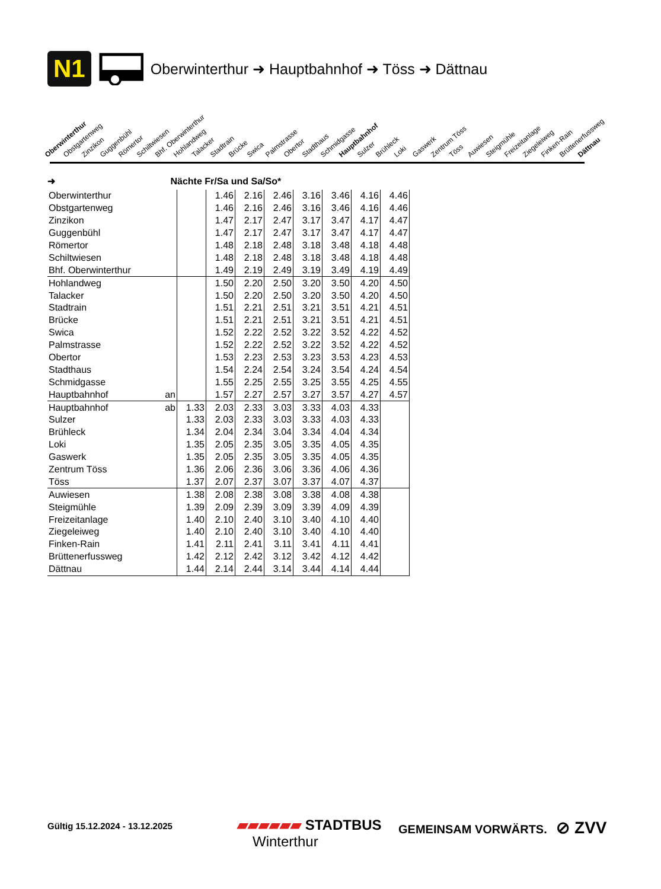N1 Oberwinterthur ➜ Hauptbahnhof ➜ Töss ➜ Dättnau
Oberwinterthur Obstgartenweg Zinzikon Guggenbühl Römertor Schiltwiesen Bhf. Oberwinterthur Hohlandweg Talacker Stadtrain Brücke Swica Palmstrasse Obertor Stadthaus Schmidgasse Hauptbahnhof Sulzer Brühleck Loki Gaswerk Zentrum Töss Töss Auwiesen Steigmühle Freizeitanlage Ziegeleiweg Finken-Rain Brüttenerfussweg Dättnau
➜ Nächte Fr/Sa und Sa/So*
| Oberwinterthur | | | 1.46 | 2.16 | 2.46 | 3.16 | 3.46 | 4.16 | 4.46 |
| Obstgartenweg | | | 1.46 | 2.16 | 2.46 | 3.16 | 3.46 | 4.16 | 4.46 |
| Zinzikon | | | 1.47 | 2.17 | 2.47 | 3.17 | 3.47 | 4.17 | 4.47 |
| Guggenbühl | | | 1.47 | 2.17 | 2.47 | 3.17 | 3.47 | 4.17 | 4.47 |
| Römertor | | | 1.48 | 2.18 | 2.48 | 3.18 | 3.48 | 4.18 | 4.48 |
| Schiltwiesen | | | 1.48 | 2.18 | 2.48 | 3.18 | 3.48 | 4.18 | 4.48 |
| Bhf. Oberwinterthur | | | 1.49 | 2.19 | 2.49 | 3.19 | 3.49 | 4.19 | 4.49 |
| Hohlandweg | | | 1.50 | 2.20 | 2.50 | 3.20 | 3.50 | 4.20 | 4.50 |
| Talacker | | | 1.50 | 2.20 | 2.50 | 3.20 | 3.50 | 4.20 | 4.50 |
| Stadtrain | | | 1.51 | 2.21 | 2.51 | 3.21 | 3.51 | 4.21 | 4.51 |
| Brücke | | | 1.51 | 2.21 | 2.51 | 3.21 | 3.51 | 4.21 | 4.51 |
| Swica | | | 1.52 | 2.22 | 2.52 | 3.22 | 3.52 | 4.22 | 4.52 |
| Palmstrasse | | | 1.52 | 2.22 | 2.52 | 3.22 | 3.52 | 4.22 | 4.52 |
| Obertor | | | 1.53 | 2.23 | 2.53 | 3.23 | 3.53 | 4.23 | 4.53 |
| Stadthaus | | | 1.54 | 2.24 | 2.54 | 3.24 | 3.54 | 4.24 | 4.54 |
| Schmidgasse | | | 1.55 | 2.25 | 2.55 | 3.25 | 3.55 | 4.25 | 4.55 |
| Hauptbahnhof | an | | 1.57 | 2.27 | 2.57 | 3.27 | 3.57 | 4.27 | 4.57 |
| Hauptbahnhof | ab | 1.33 | 2.03 | 2.33 | 3.03 | 3.33 | 4.03 | 4.33 | |
| Sulzer | | 1.33 | 2.03 | 2.33 | 3.03 | 3.33 | 4.03 | 4.33 | |
| Brühleck | | 1.34 | 2.04 | 2.34 | 3.04 | 3.34 | 4.04 | 4.34 | |
| Loki | | 1.35 | 2.05 | 2.35 | 3.05 | 3.35 | 4.05 | 4.35 | |
| Gaswerk | | 1.35 | 2.05 | 2.35 | 3.05 | 3.35 | 4.05 | 4.35 | |
| Zentrum Töss | | 1.36 | 2.06 | 2.36 | 3.06 | 3.36 | 4.06 | 4.36 | |
| Töss | | 1.37 | 2.07 | 2.37 | 3.07 | 3.37 | 4.07 | 4.37 | |
| Auwiesen | | 1.38 | 2.08 | 2.38 | 3.08 | 3.38 | 4.08 | 4.38 | |
| Steigmühle | | 1.39 | 2.09 | 2.39 | 3.09 | 3.39 | 4.09 | 4.39 | |
| Freizeitanlage | | 1.40 | 2.10 | 2.40 | 3.10 | 3.40 | 4.10 | 4.40 | |
| Ziegeleiweg | | 1.40 | 2.10 | 2.40 | 3.10 | 3.40 | 4.10 | 4.40 | |
| Finken-Rain | | 1.41 | 2.11 | 2.41 | 3.11 | 3.41 | 4.11 | 4.41 | |
| Brüttenerfussweg | | 1.42 | 2.12 | 2.42 | 3.12 | 3.42 | 4.12 | 4.42 | |
| Dättnau | | 1.44 | 2.14 | 2.44 | 3.14 | 3.44 | 4.14 | 4.44 | |
Gültig 15.12.2024 - 13.12.2025
▰▰▰▰▰▰ STADTBUS
Winterthur
GEMEINSAM VORWÄRTS. ⊘ ZVV